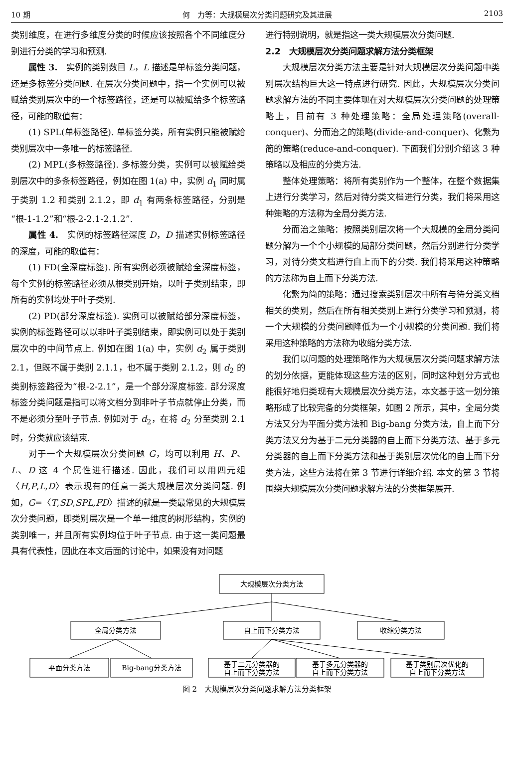10 期 何　力等：大规模层次分类问题研究及其进展 2103
类别维度，在进行多维度分类的时候应该按照各个不同维度分别进行分类的学习和预测.
属性 3.　实例的类别数目 L，L 描述是单标签分类问题，还是多标签分类问题. 在层次分类问题中，指一个实例可以被赋给类别层次中的一个标签路径，还是可以被赋给多个标签路径，可能的取值有：
(1) SPL(单标签路径). 单标签分类，所有实例只能被赋给类别层次中一条唯一的标签路径.
(2) MPL(多标签路径). 多标签分类，实例可以被赋给类别层次中的多条标签路径，例如在图 1(a) 中，实例 d<sub>1</sub> 同时属于类别 1.2 和类别 2.1.2，即 d<sub>1</sub> 有两条标签路径，分别是“根-1-1.2”和“根-2-2.1-2.1.2”.
属性 4.　实例的标签路径深度 D，D 描述实例标签路径的深度，可能的取值有：
(1) FD(全深度标签). 所有实例必须被赋给全深度标签，每个实例的标签路径必须从根类别开始，以叶子类别结束，即所有的实例均处于叶子类别.
(2) PD(部分深度标签). 实例可以被赋给部分深度标签，实例的标签路径可以以非叶子类别结束，即实例可以处于类别层次中的中间节点上. 例如在图 1(a) 中，实例 d<sub>2</sub> 属于类别 2.1，但既不属于类别 2.1.1，也不属于类别 2.1.2，则 d<sub>2</sub> 的类别标签路径为“根-2-2.1”，是一个部分深度标签. 部分深度标签分类问题是指可以将文档分到非叶子节点就停止分类，而不是必须分至叶子节点. 例如对于 d<sub>2</sub>，在将 d<sub>2</sub> 分至类别 2.1 时，分类就应该结束.
对于一个大规模层次分类问题 G，均可以利用 H、P、L、D 这 4 个属性进行描述. 因此，我们可以用四元组〈H,P,L,D〉表示现有的任意一类大规模层次分类问题. 例如，G=〈T,SD,SPL,FD〉描述的就是一类最常见的大规模层次分类问题，即类别层次是一个单一维度的树形结构，实例的类别唯一，并且所有实例均位于叶子节点. 由于这一类问题最具有代表性，因此在本文后面的讨论中，如果没有对问题
进行特别说明，就是指这一类大规模层次分类问题.
2.2　大规模层次分类问题求解方法分类框架
大规模层次分类方法主要是针对大规模层次分类问题中类别层次结构巨大这一特点进行研究. 因此，大规模层次分类问题求解方法的不同主要体现在对大规模层次分类问题的处理策略上，目前有 3 种处理策略：全局处理策略(overall-conquer)、分而治之的策略(divide-and-conquer)、化繁为简的策略(reduce-and-conquer). 下面我们分别介绍这 3 种策略以及相应的分类方法.
整体处理策略：将所有类别作为一个整体，在整个数据集上进行分类学习，然后对待分类文档进行分类，我们将采用这种策略的方法称为全局分类方法.
分而治之策略：按照类别层次将一个大规模的全局分类问题分解为一个个小规模的局部分类问题，然后分别进行分类学习，对待分类文档进行自上而下的分类. 我们将采用这种策略的方法称为自上而下分类方法.
化繁为简的策略：通过搜索类别层次中所有与待分类文档相关的类别，然后在所有相关类别上进行分类学习和预测，将一个大规模的分类问题降低为一个小规模的分类问题. 我们将采用这种策略的方法称为收缩分类方法.
我们以问题的处理策略作为大规模层次分类问题求解方法的划分依据，更能体现这些方法的区别，同时这种划分方式也能很好地归类现有大规模层次分类方法，本文基于这一划分策略形成了比较完备的分类框架，如图 2 所示，其中，全局分类方法又分为平面分类方法和 Big-bang 分类方法，自上而下分类方法又分为基于二元分类器的自上而下分类方法、基于多元分类器的自上而下分类方法和基于类别层次优化的自上而下分类方法，这些方法将在第 3 节进行详细介绍. 本文的第 3 节将围绕大规模层次分类问题求解方法的分类框架展开.
大规模层次分类方法
全局分类方法
自上而下分类方法
收缩分类方法
平面分类方法
Big-bang分类方法
基于二元分类器的
自上而下分类方法
基于多元分类器的
自上而下分类方法
基于类别层次优化的
自上而下分类方法
图 2　大规模层次分类问题求解方法分类框架